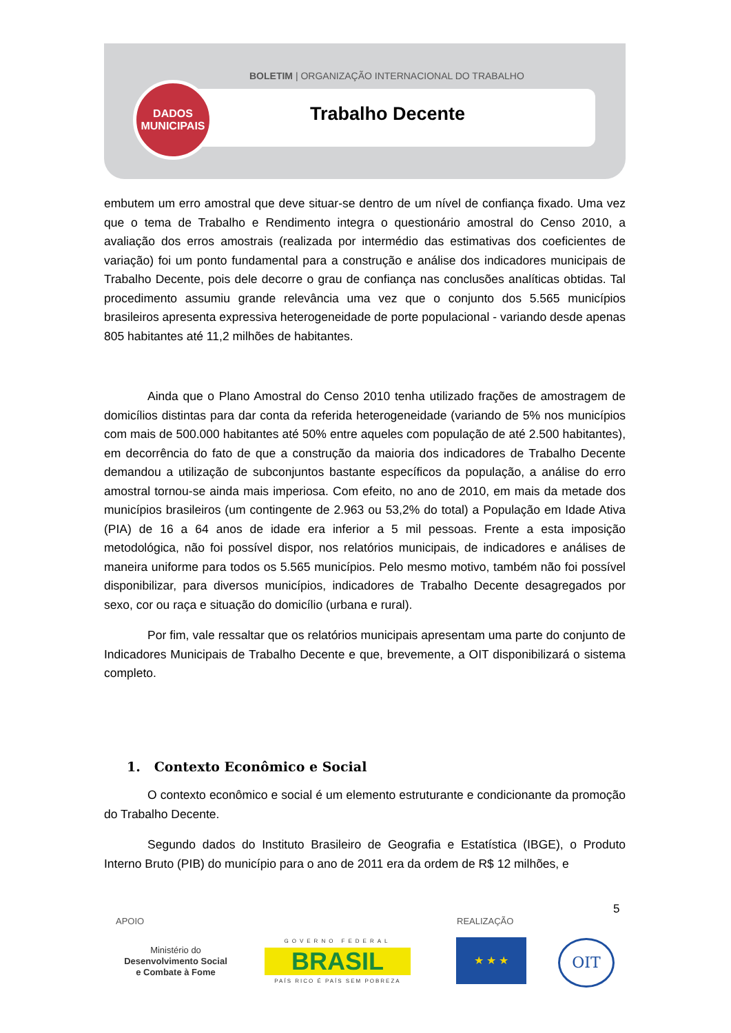BOLETIM | ORGANIZAÇÃO INTERNACIONAL DO TRABALHO
Trabalho Decente
DADOS
MUNICIPAIS
embutem um erro amostral que deve situar-se dentro de um nível de confiança fixado. Uma vez que o tema de Trabalho e Rendimento integra o questionário amostral do Censo 2010, a avaliação dos erros amostrais (realizada por intermédio das estimativas dos coeficientes de variação) foi um ponto fundamental para a construção e análise dos indicadores municipais de Trabalho Decente, pois dele decorre o grau de confiança nas conclusões analíticas obtidas. Tal procedimento assumiu grande relevância uma vez que o conjunto dos 5.565 municípios brasileiros apresenta expressiva heterogeneidade de porte populacional - variando desde apenas 805 habitantes até 11,2 milhões de habitantes.
Ainda que o Plano Amostral do Censo 2010 tenha utilizado frações de amostragem de domicílios distintas para dar conta da referida heterogeneidade (variando de 5% nos municípios com mais de 500.000 habitantes até 50% entre aqueles com população de até 2.500 habitantes), em decorrência do fato de que a construção da maioria dos indicadores de Trabalho Decente demandou a utilização de subconjuntos bastante específicos da população, a análise do erro amostral tornou-se ainda mais imperiosa. Com efeito, no ano de 2010, em mais da metade dos municípios brasileiros (um contingente de 2.963 ou 53,2% do total) a População em Idade Ativa (PIA) de 16 a 64 anos de idade era inferior a 5 mil pessoas. Frente a esta imposição metodológica, não foi possível dispor, nos relatórios municipais, de indicadores e análises de maneira uniforme para todos os 5.565 municípios. Pelo mesmo motivo, também não foi possível disponibilizar, para diversos municípios, indicadores de Trabalho Decente desagregados por sexo, cor ou raça e situação do domicílio (urbana e rural).
Por fim, vale ressaltar que os relatórios municipais apresentam uma parte do conjunto de Indicadores Municipais de Trabalho Decente e que, brevemente, a OIT disponibilizará o sistema completo.
1. Contexto Econômico e Social
O contexto econômico e social é um elemento estruturante e condicionante da promoção do Trabalho Decente.
Segundo dados do Instituto Brasileiro de Geografia e Estatística (IBGE), o Produto Interno Bruto (PIB) do município para o ano de 2011 era da ordem de R$ 12 milhões, e
5
APOIO REALIZAÇÃO
Ministério do
Desenvolvimento Social
e Combate à Fome
GOVERNO FEDERAL
BRASIL
PAÍS RICO É PAÍS SEM POBREZA
★ ★ ★ OIT